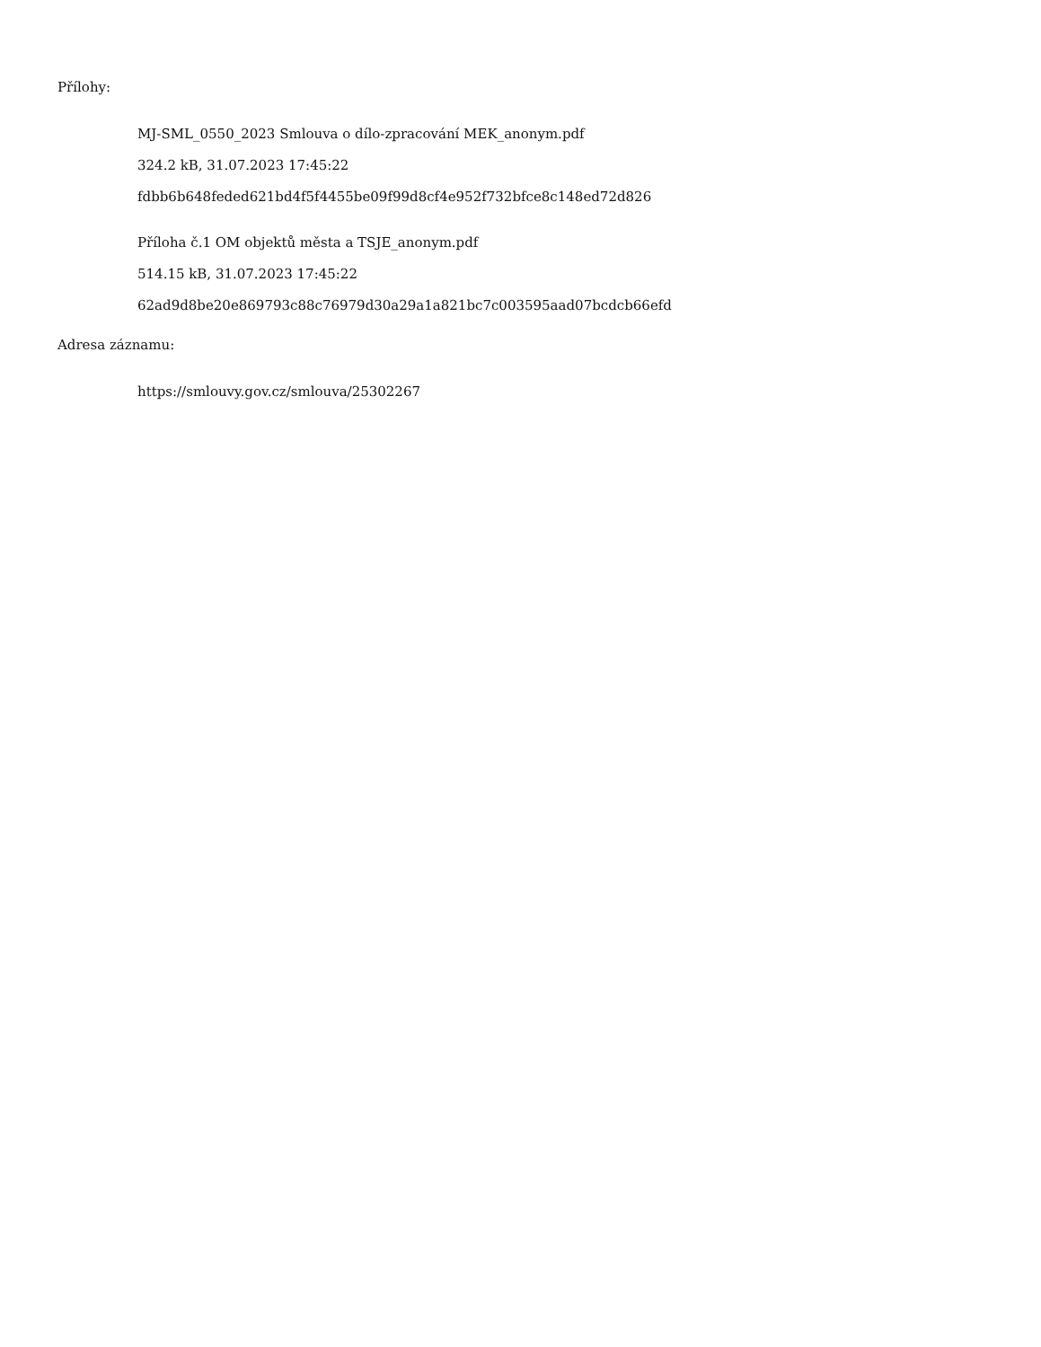Přílohy:
MJ-SML_0550_2023 Smlouva o dílo-zpracování MEK_anonym.pdf
324.2 kB, 31.07.2023 17:45:22
fdbb6b648feded621bd4f5f4455be09f99d8cf4e952f732bfce8c148ed72d826
Příloha č.1 OM objektů města a TSJE_anonym.pdf
514.15 kB, 31.07.2023 17:45:22
62ad9d8be20e869793c88c76979d30a29a1a821bc7c003595aad07bcdcb66efd
Adresa záznamu:
https://smlouvy.gov.cz/smlouva/25302267